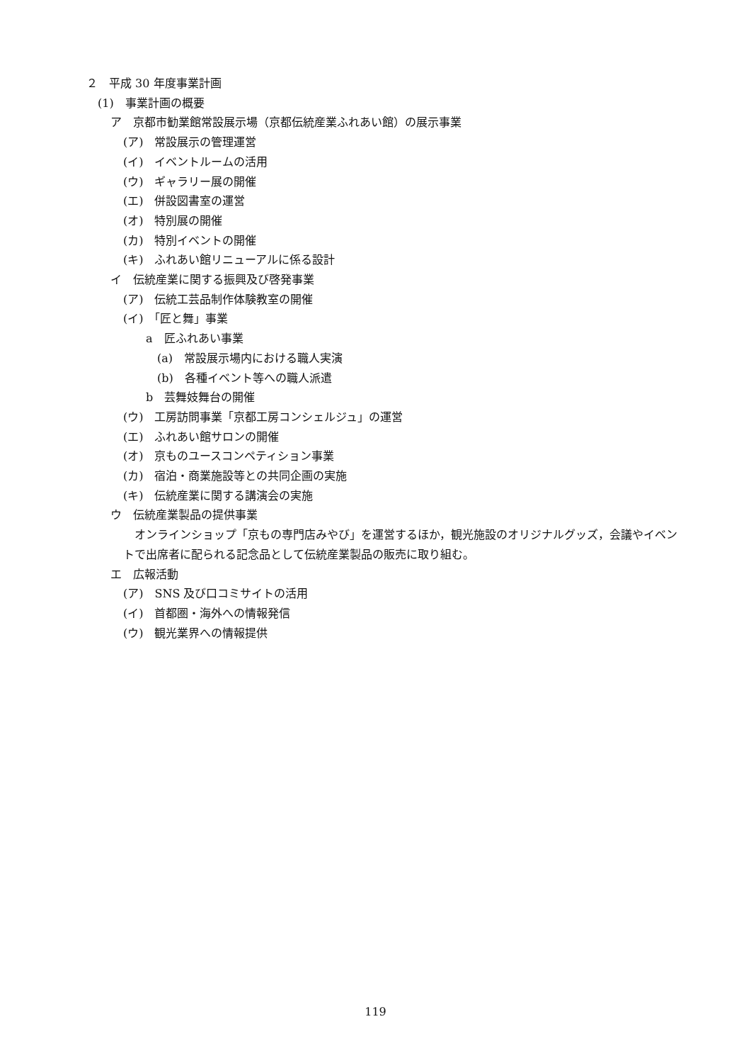２　平成 30 年度事業計画
(1)　事業計画の概要
ア　京都市勧業館常設展示場（京都伝統産業ふれあい館）の展示事業
(ア)　常設展示の管理運営
(イ)　イベントルームの活用
(ウ)　ギャラリー展の開催
(エ)　併設図書室の運営
(オ)　特別展の開催
(カ)　特別イベントの開催
(キ)　ふれあい館リニューアルに係る設計
イ　伝統産業に関する振興及び啓発事業
(ア)　伝統工芸品制作体験教室の開催
(イ)　「匠と舞」事業
a　匠ふれあい事業
(a)　常設展示場内における職人実演
(b)　各種イベント等への職人派遣
b　芸舞妓舞台の開催
(ウ)　工房訪問事業「京都工房コンシェルジュ」の運営
(エ)　ふれあい館サロンの開催
(オ)　京ものユースコンペティション事業
(カ)　宿泊・商業施設等との共同企画の実施
(キ)　伝統産業に関する講演会の実施
ウ　伝統産業製品の提供事業
　オンラインショップ「京もの専門店みやび」を運営するほか，観光施設のオリジナルグッズ，会議やイベントで出席者に配られる記念品として伝統産業製品の販売に取り組む。
エ　広報活動
(ア)　SNS 及び口コミサイトの活用
(イ)　首都圏・海外への情報発信
(ウ)　観光業界への情報提供
119